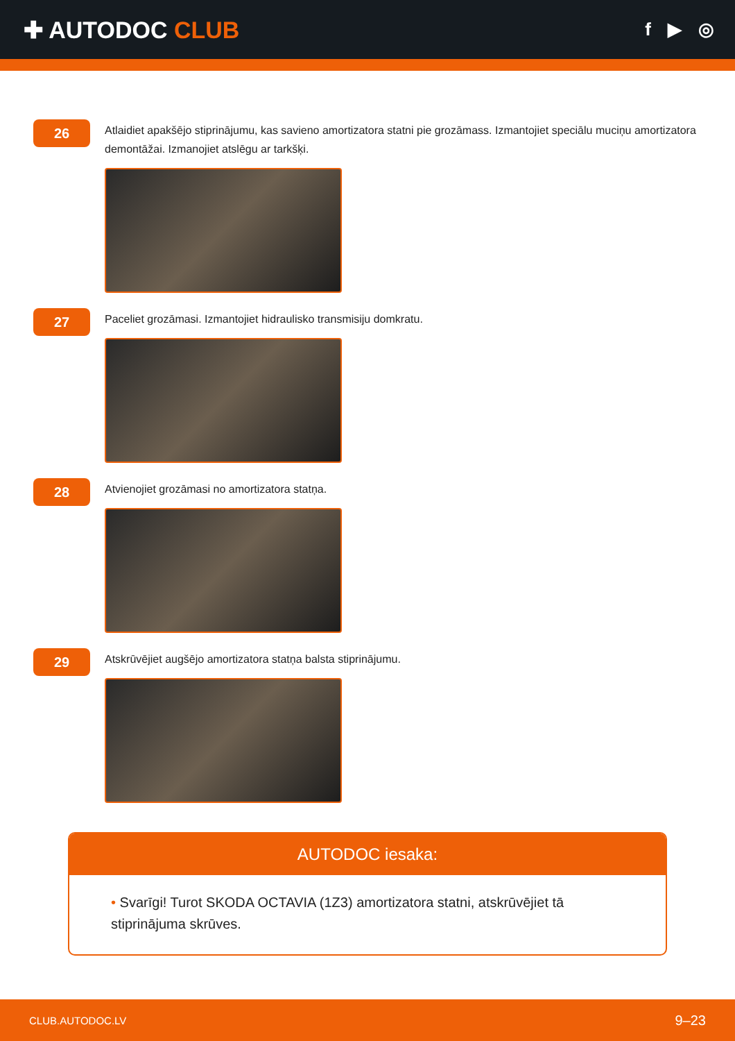✚ AUTODOC CLUB
f ▶ ◎
26
Atlaidiet apakšējo stiprinājumu, kas savieno amortizatora statni pie grozāmass. Izmantojiet speciālu muciņu amortizatora demontāžai. Izmanojiet atslēgu ar tarkšķi.
27
Paceliet grozāmasi. Izmantojiet hidraulisko transmisiju domkratu.
28
Atvienojiet grozāmasi no amortizatora statņa.
29
Atskrūvējiet augšējo amortizatora statņa balsta stiprinājumu.
AUTODOC iesaka:
• Svarīgi! Turot SKODA OCTAVIA (1Z3) amortizatora statni, atskrūvējiet tā stiprinājuma skrūves.
CLUB.AUTODOC.LV 9–23